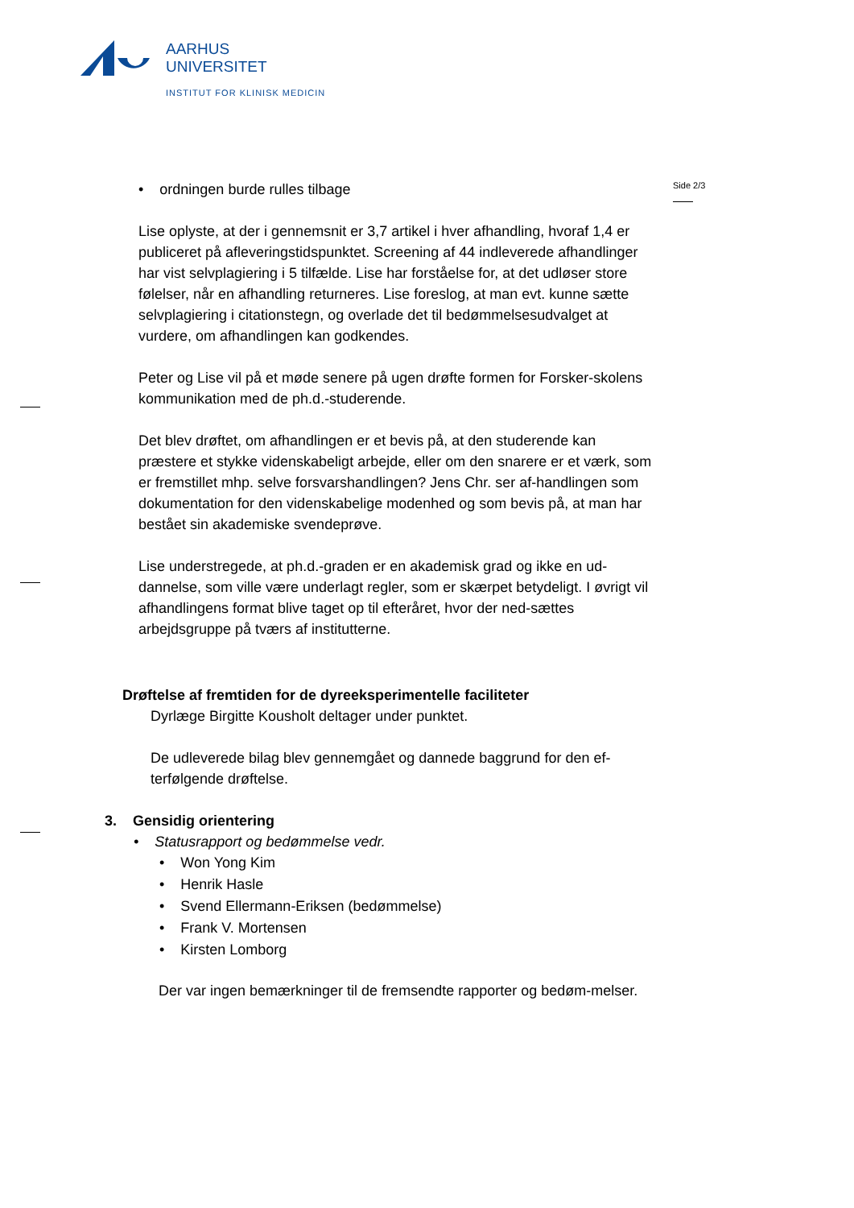AARHUS
UNIVERSITET
INSTITUT FOR KLINISK MEDICIN
Side 2/3
• ordningen burde rulles tilbage
Lise oplyste, at der i gennemsnit er 3,7 artikel i hver afhandling, hvoraf 1,4 er publiceret på afleveringstidspunktet. Screening af 44 indleverede afhandlinger har vist selvplagiering i 5 tilfælde. Lise har forståelse for, at det udløser store følelser, når en afhandling returneres. Lise foreslog, at man evt. kunne sætte selvplagiering i citationstegn, og overlade det til bedømmelsesudvalget at vurdere, om afhandlingen kan godkendes.
Peter og Lise vil på et møde senere på ugen drøfte formen for Forsker-skolens kommunikation med de ph.d.-studerende.
Det blev drøftet, om afhandlingen er et bevis på, at den studerende kan præstere et stykke videnskabeligt arbejde, eller om den snarere er et værk, som er fremstillet mhp. selve forsvarshandlingen? Jens Chr. ser af-handlingen som dokumentation for den videnskabelige modenhed og som bevis på, at man har bestået sin akademiske svendeprøve.
Lise understregede, at ph.d.-graden er en akademisk grad og ikke en ud-dannelse, som ville være underlagt regler, som er skærpet betydeligt. I øvrigt vil afhandlingens format blive taget op til efteråret, hvor der ned-sættes arbejdsgruppe på tværs af institutterne.
Drøftelse af fremtiden for de dyreeksperimentelle faciliteter
Dyrlæge Birgitte Kousholt deltager under punktet.
De udleverede bilag blev gennemgået og dannede baggrund for den ef-terfølgende drøftelse.
3. Gensidig orientering
• Statusrapport og bedømmelse vedr.
• Won Yong Kim
• Henrik Hasle
• Svend Ellermann-Eriksen (bedømmelse)
• Frank V. Mortensen
• Kirsten Lomborg
Der var ingen bemærkninger til de fremsendte rapporter og bedøm-melser.